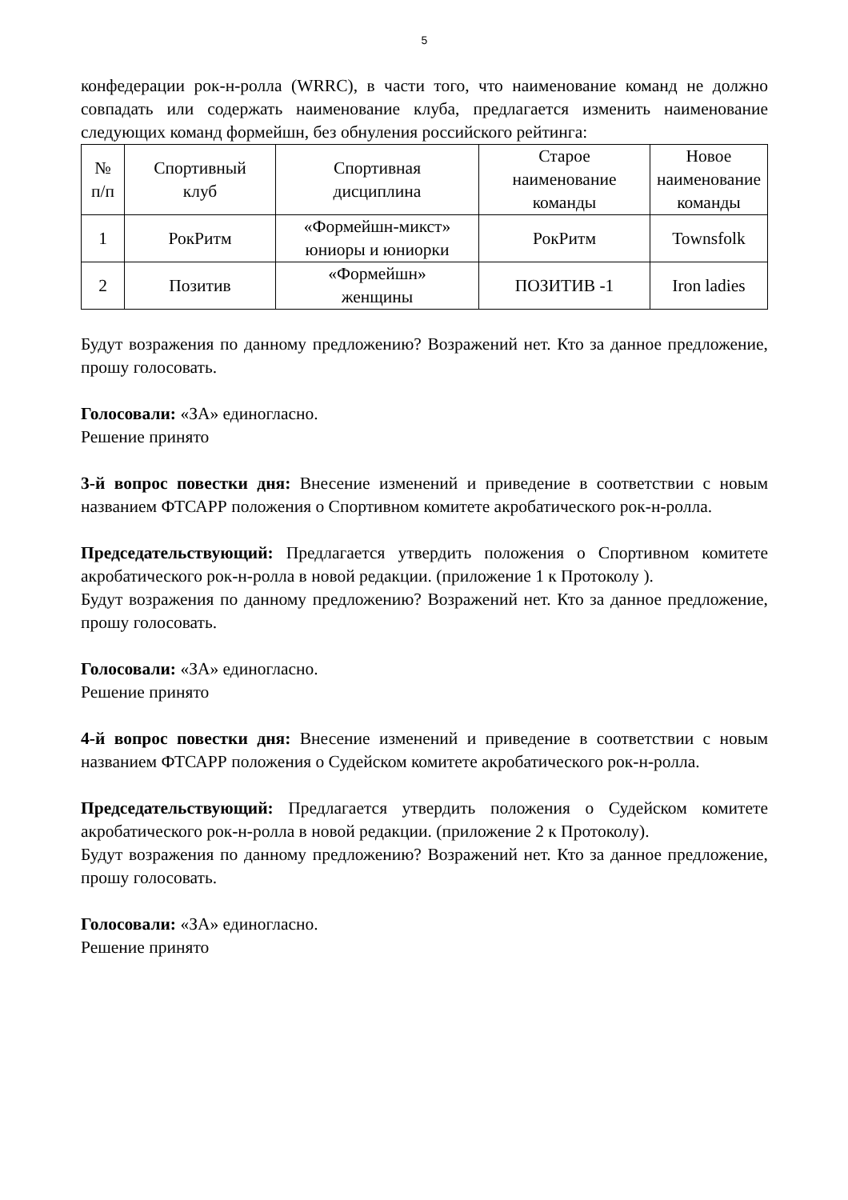5
конфедерации рок-н-ролла (WRRC), в части того, что наименование команд не должно совпадать или содержать наименование клуба, предлагается изменить наименование следующих команд формейшн, без обнуления российского рейтинга:
| № п/п | Спортивный клуб | Спортивная дисциплина | Старое наименование команды | Новое наименование команды |
| --- | --- | --- | --- | --- |
| 1 | РокРитм | «Формейшн-микст» юниоры и юниорки | РокРитм | Townsfolk |
| 2 | Позитив | «Формейшн» женщины | ПОЗИТИВ -1 | Iron ladies |
Будут возражения по данному предложению? Возражений нет. Кто за данное предложение, прошу голосовать.
Голосовали: «ЗА» единогласно.
Решение принято
3-й вопрос повестки дня: Внесение изменений и приведение в соответствии с новым названием ФТСАРР положения о Спортивном комитете акробатического рок-н-ролла.
Председательствующий: Предлагается утвердить положения о Спортивном комитете акробатического рок-н-ролла в новой редакции. (приложение 1 к Протоколу ).
Будут возражения по данному предложению? Возражений нет. Кто за данное предложение, прошу голосовать.
Голосовали: «ЗА» единогласно.
Решение принято
4-й вопрос повестки дня: Внесение изменений и приведение в соответствии с новым названием ФТСАРР положения о Судейском комитете акробатического рок-н-ролла.
Председательствующий: Предлагается утвердить положения о Судейском комитете акробатического рок-н-ролла в новой редакции. (приложение 2 к Протоколу).
Будут возражения по данному предложению? Возражений нет. Кто за данное предложение, прошу голосовать.
Голосовали: «ЗА» единогласно.
Решение принято